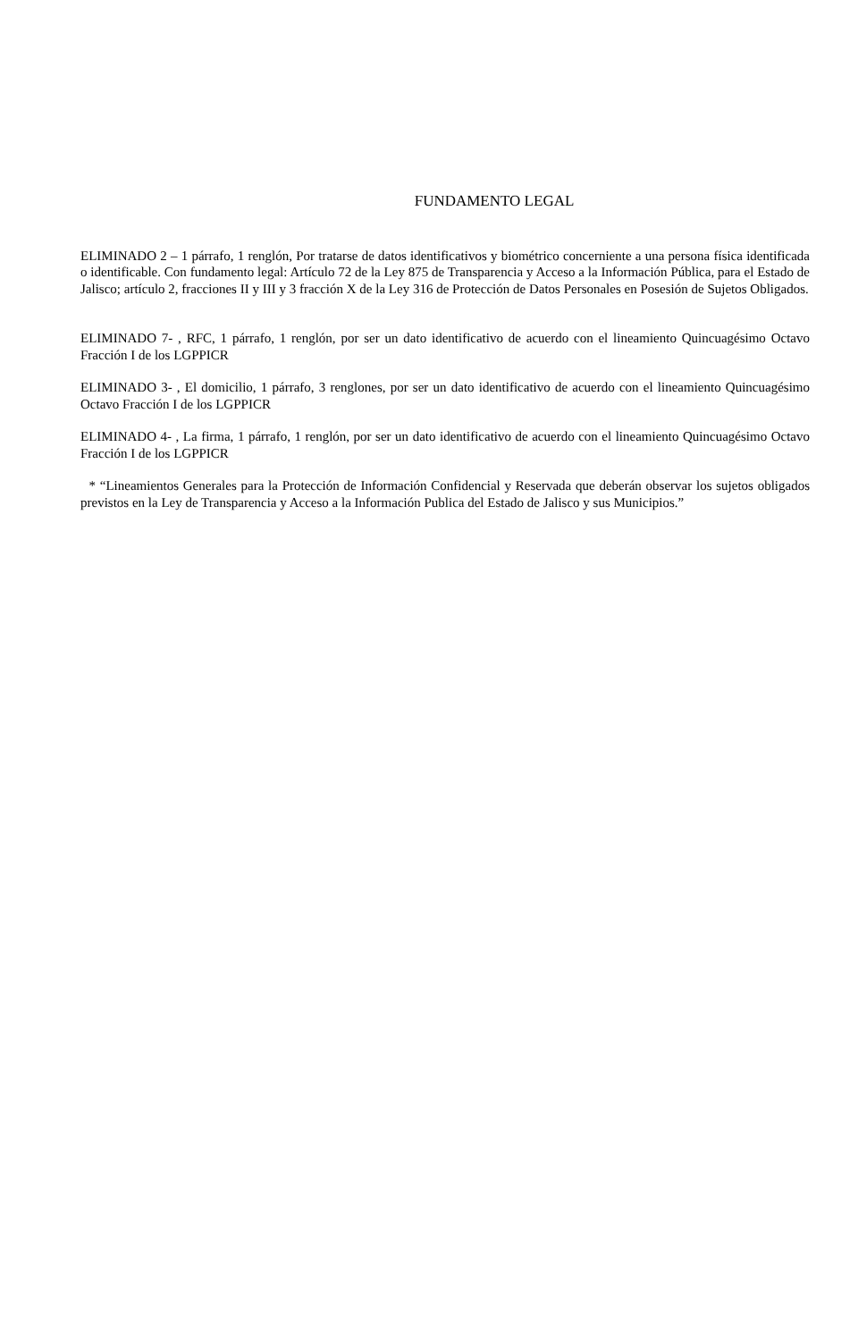FUNDAMENTO LEGAL
ELIMINADO 2 – 1 párrafo, 1 renglón, Por tratarse de datos identificativos y biométrico concerniente a una persona física identificada o identificable. Con fundamento legal: Artículo 72 de la Ley 875 de Transparencia y Acceso a la Información Pública, para el Estado de Jalisco; artículo 2, fracciones II y III y 3 fracción X de la Ley 316 de Protección de Datos Personales en Posesión de Sujetos Obligados.
ELIMINADO 7- , RFC, 1 párrafo, 1 renglón, por ser un dato identificativo de acuerdo con el lineamiento Quincuagésimo Octavo Fracción I de los LGPPICR
ELIMINADO 3- , El domicilio, 1 párrafo, 3 renglones, por ser un dato identificativo de acuerdo con el lineamiento Quincuagésimo Octavo Fracción I de los LGPPICR
ELIMINADO 4- , La firma, 1 párrafo, 1 renglón, por ser un dato identificativo de acuerdo con el lineamiento Quincuagésimo Octavo Fracción I de los LGPPICR
* “Lineamientos Generales para la Protección de Información Confidencial y Reservada que deberán observar los sujetos obligados previstos en la Ley de Transparencia y Acceso a la Información Publica del Estado de Jalisco y sus Municipios.”